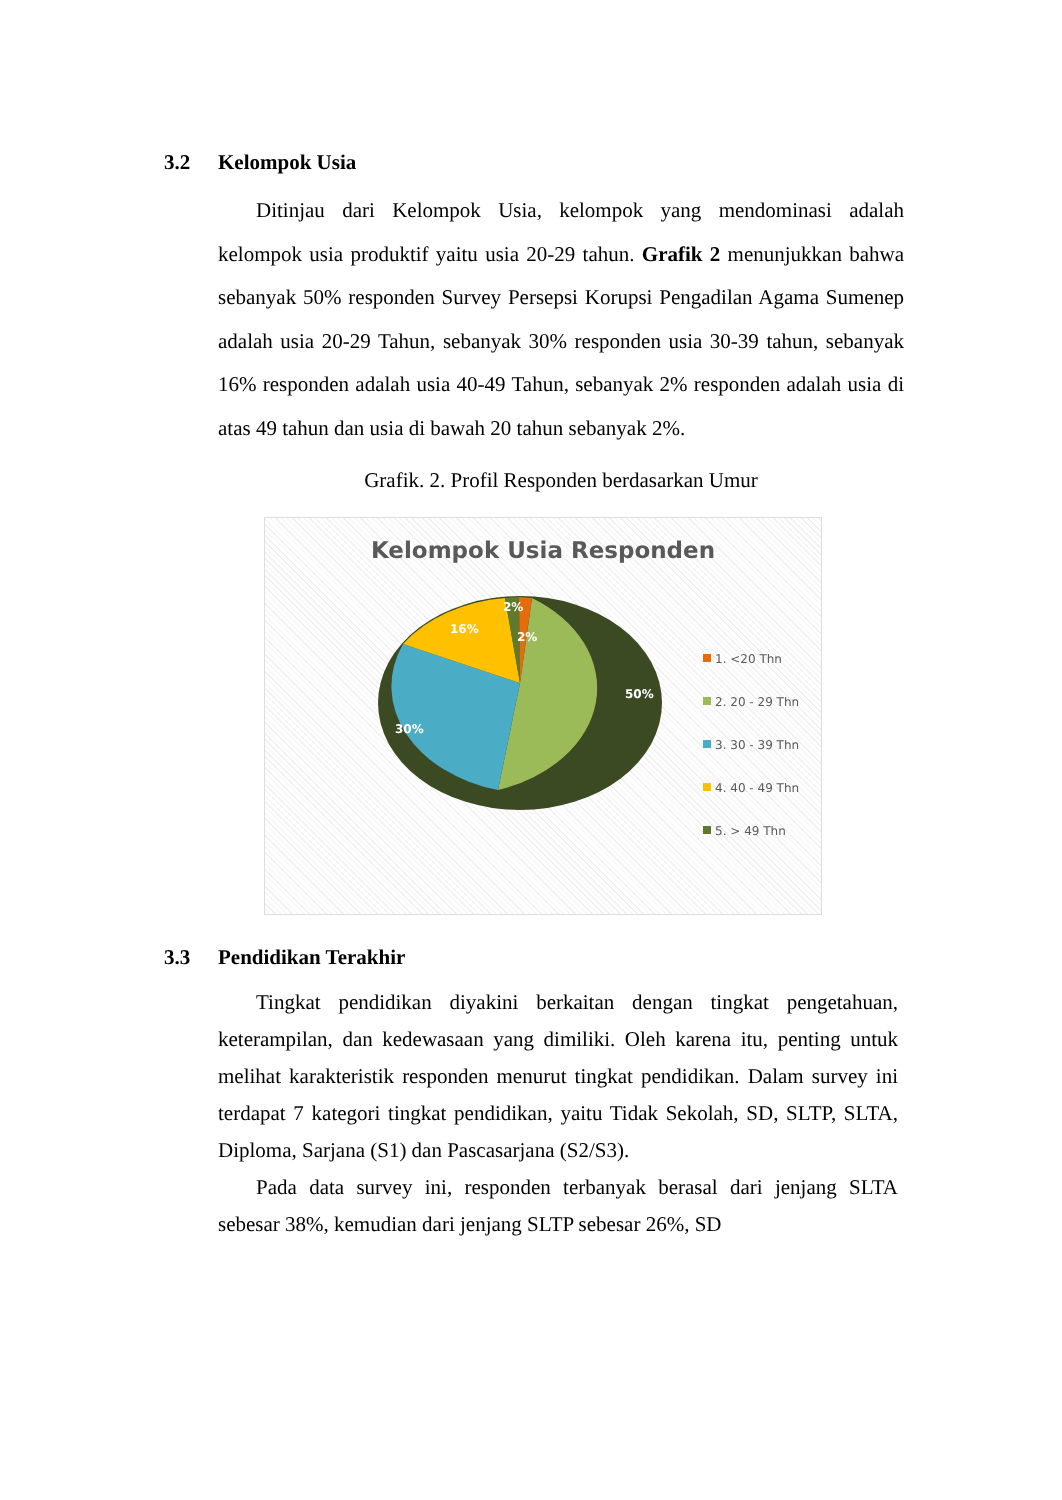3.2 Kelompok Usia
Ditinjau dari Kelompok Usia, kelompok yang mendominasi adalah kelompok usia produktif yaitu usia 20-29 tahun. Grafik 2 menunjukkan bahwa sebanyak 50% responden Survey Persepsi Korupsi Pengadilan Agama Sumenep adalah usia 20-29 Tahun, sebanyak 30% responden usia 30-39 tahun, sebanyak 16% responden adalah usia 40-49 Tahun, sebanyak 2% responden adalah usia di atas 49 tahun dan usia di bawah 20 tahun sebanyak 2%.
Grafik. 2. Profil Responden berdasarkan Umur
Kelompok Usia Responden
50%
30%
16%
2%
2%
1. <20 Thn
2. 20 - 29 Thn
3. 30 - 39 Thn
4. 40 - 49 Thn
5. > 49 Thn
3.3 Pendidikan Terakhir
Tingkat pendidikan diyakini berkaitan dengan tingkat pengetahuan, keterampilan, dan kedewasaan yang dimiliki. Oleh karena itu, penting untuk melihat karakteristik responden menurut tingkat pendidikan. Dalam survey ini terdapat 7 kategori tingkat pendidikan, yaitu Tidak Sekolah, SD, SLTP, SLTA, Diploma, Sarjana (S1) dan Pascasarjana (S2/S3).
Pada data survey ini, responden terbanyak berasal dari jenjang SLTA sebesar 38%, kemudian dari jenjang SLTP sebesar 26%, SD